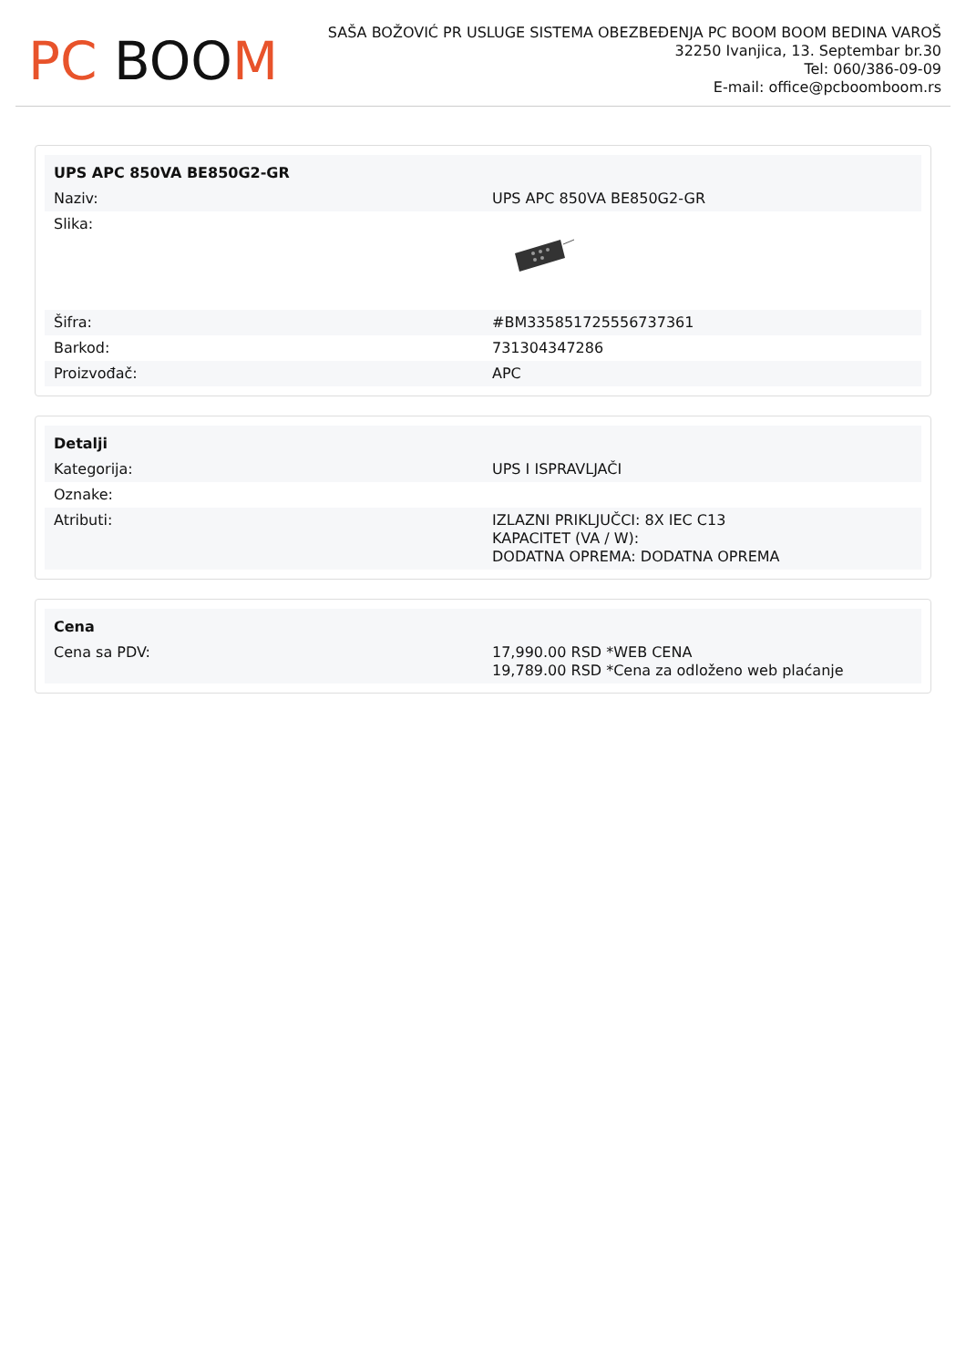PC BOOM
SAŠA BOŽOVIĆ PR USLUGE SISTEMA OBEZBEĐENJA PC BOOM BOOM BEDINA VAROŠ
32250 Ivanjica, 13. Septembar br.30
Tel: 060/386-09-09
E-mail: office@pcboomboom.rs
| UPS APC 850VA BE850G2-GR | |
| --- | --- |
| Naziv: | UPS APC 850VA BE850G2-GR |
| Slika: | |
| Šifra: | #BM335851725556737361 |
| Barkod: | 731304347286 |
| Proizvođač: | APC |
| Detalji | |
| --- | --- |
| Kategorija: | UPS I ISPRAVLJAČI |
| Oznake: | |
| Atributi: | IZLAZNI PRIKLJUČCI: 8X IEC C13 KAPACITET (VA / W): DODATNA OPREMA: DODATNA OPREMA |
| Cena | |
| --- | --- |
| Cena sa PDV: | 17,990.00 RSD *WEB CENA 19,789.00 RSD *Cena za odloženo web plaćanje |